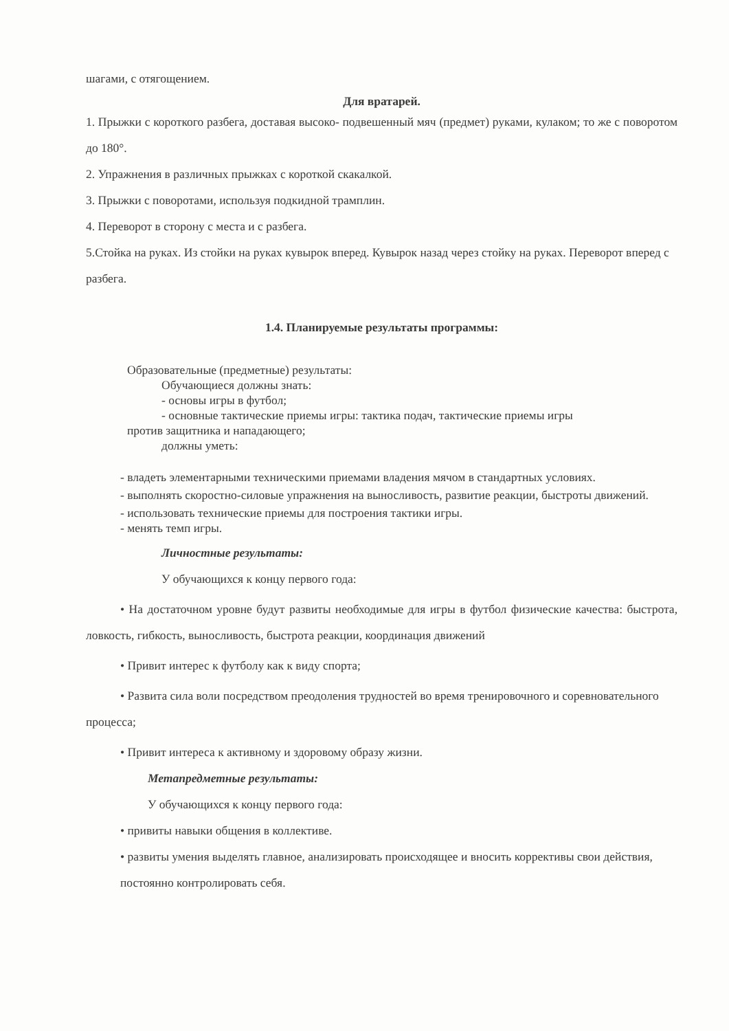шагами, с отягощением.
Для вратарей.
1. Прыжки с короткого разбега, доставая высоко- подвешенный мяч (предмет) руками, кулаком; то же с поворотом до 180°.
2. Упражнения в различных прыжках с короткой скакалкой.
3. Прыжки с поворотами, используя подкидной трамплин.
4. Переворот в сторону с места и с разбега.
5.Стойка на руках. Из стойки на руках кувырок вперед. Кувырок назад через стойку на руках. Переворот вперед с разбега.
1.4. Планируемые результаты программы:
Образовательные (предметные) результаты:
Обучающиеся должны знать:
- основы игры в футбол;
- основные тактические приемы игры: тактика подач, тактические приемы игры
против защитника и нападающего;
должны уметь:
- владеть элементарными техническими приемами владения мячом в стандартных условиях.
- выполнять скоростно-силовые упражнения на выносливость, развитие реакции, быстроты движений.
- использовать технические приемы для построения тактики игры.
- менять темп игры.
Личностные результаты:
У обучающихся к концу первого года:
• На достаточном уровне будут развиты необходимые для игры в футбол физические качества: быстрота, ловкость, гибкость, выносливость, быстрота реакции, координация движений
• Привит интерес к футболу как к виду спорта;
• Развита сила воли посредством преодоления трудностей во время тренировочного и соревновательного процесса;
• Привит интереса к активному и здоровому образу жизни.
Метапредметные результаты:
У обучающихся к концу первого года:
• привиты навыки общения в коллективе.
• развиты умения выделять главное, анализировать происходящее и вносить коррективы свои действия, постоянно контролировать себя.